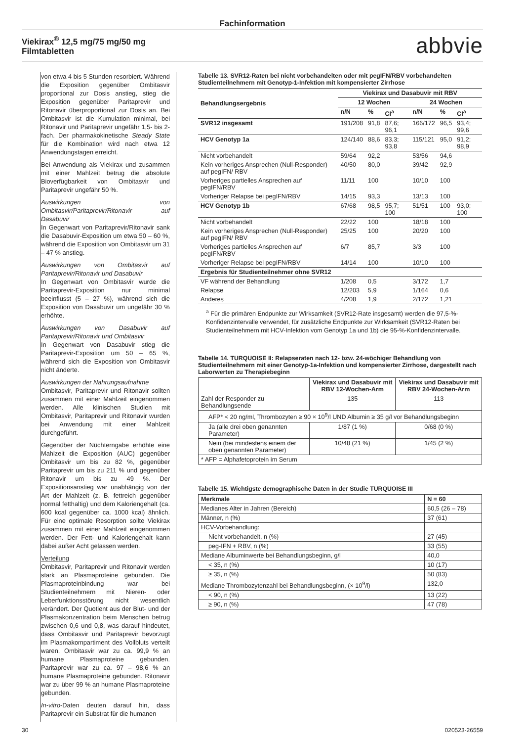Fachinformation
Viekirax<sup>®</sup> 12,5 mg/75 mg/50 mg
Filmtabletten
abbvie
von etwa 4 bis 5 Stunden resorbiert. Während die Exposition gegenüber Ombitasvir proportional zur Dosis anstieg, stieg die Exposition gegenüber Paritaprevir und Ritonavir überproportional zur Dosis an. Bei Ombitasvir ist die Kumulation minimal, bei Ritonavir und Paritaprevir ungefähr 1,5- bis 2-fach. Der pharmakokinetische Steady State für die Kombination wird nach etwa 12 Anwendungstagen erreicht.
Bei Anwendung als Viekirax und zusammen mit einer Mahlzeit betrug die absolute Bioverfügbarkeit von Ombitasvir und Paritaprevir ungefähr 50 %.
Auswirkungen von Ombitasvir/Paritaprevir/Ritonavir auf Dasabuvir
In Gegenwart von Paritaprevir/Ritonavir sank die Dasabuvir-Exposition um etwa 50 – 60 %, während die Exposition von Ombitasvir um 31 – 47 % anstieg.
Auswirkungen von Ombitasvir auf Paritaprevir/Ritonavir und Dasabuvir
In Gegenwart von Ombitasvir wurde die Paritaprevir-Exposition nur minimal beeinflusst (5 – 27 %), während sich die Exposition von Dasabuvir um ungefähr 30 % erhöhte.
Auswirkungen von Dasabuvir auf Paritaprevir/Ritonavir und Ombitasvir
In Gegenwart von Dasabuvir stieg die Paritaprevir-Exposition um 50 – 65 %, während sich die Exposition von Ombitasvir nicht änderte.
Auswirkungen der Nahrungsaufnahme
Ombitasvir, Paritaprevir und Ritonavir sollten zusammen mit einer Mahlzeit eingenommen werden. Alle klinischen Studien mit Ombitasvir, Paritaprevir und Ritonavir wurden bei Anwendung mit einer Mahlzeit durchgeführt.
Gegenüber der Nüchterngabe erhöhte eine Mahlzeit die Exposition (AUC) gegenüber Ombitasvir um bis zu 82 %, gegenüber Paritaprevir um bis zu 211 % und gegenüber Ritonavir um bis zu 49 %. Der Expositionsanstieg war unabhängig von der Art der Mahlzeit (z. B. fettreich gegenüber normal fetthaltig) und dem Kaloriengehalt (ca. 600 kcal gegenüber ca. 1000 kcal) ähnlich. Für eine optimale Resorption sollte Viekirax zusammen mit einer Mahlzeit eingenommen werden. Der Fett- und Kaloriengehalt kann dabei außer Acht gelassen werden.
Verteilung
Ombitasvir, Paritaprevir und Ritonavir werden stark an Plasmaproteine gebunden. Die Plasmaproteinbindung war bei Studienteilnehmern mit Nieren- oder Leberfunktionsstörung nicht wesentlich verändert. Der Quotient aus der Blut- und der Plasmakonzentration beim Menschen betrug zwischen 0,6 und 0,8, was darauf hindeutet, dass Ombitasvir und Paritaprevir bevorzugt im Plasmakompartiment des Vollbluts verteilt waren. Ombitasvir war zu ca. 99,9 % an humane Plasmaproteine gebunden. Paritaprevir war zu ca. 97 – 98,6 % an humane Plasmaproteine gebunden. Ritonavir war zu über 99 % an humane Plasmaproteine gebunden.
In-vitro-Daten deuten darauf hin, dass Paritaprevir ein Substrat für die humanen
Tabelle 13. SVR12-Raten bei nicht vorbehandelten oder mit pegIFN/RBV vorbehandelten Studienteilnehmern mit Genotyp-1-Infektion mit kompensierter Zirrhose
| Behandlungsergebnis | Viekirax und Dasabuvir mit RBV | | | | | |
| --- | --- | --- | --- | --- | --- | --- |
| | 12 Wochen | | | 24 Wochen | | |
| | n/N | % | CI<sup>a</sup> | n/N | % | CI<sup>a</sup> |
| SVR12 insgesamt | 191/208 | 91,8 | 87,6; 96,1 | 166/172 | 96,5 | 93,4; 99,6 |
| HCV Genotyp 1a | 124/140 | 88,6 | 83,3; 93,8 | 115/121 | 95,0 | 91,2; 98,9 |
| Nicht vorbehandelt | 59/64 | 92,2 | | 53/56 | 94,6 | |
| Kein vorheriges Ansprechen (Null-Responder) auf pegIFN/ RBV | 40/50 | 80,0 | | 39/42 | 92,9 | |
| Vorheriges partielles Ansprechen auf pegIFN/RBV | 11/11 | 100 | | 10/10 | 100 | |
| Vorheriger Relapse bei pegIFN/RBV | 14/15 | 93,3 | | 13/13 | 100 | |
| HCV Genotyp 1b | 67/68 | 98,5 | 95,7; 100 | 51/51 | 100 | 93,0; 100 |
| Nicht vorbehandelt | 22/22 | 100 | | 18/18 | 100 | |
| Kein vorheriges Ansprechen (Null-Responder) auf pegIFN/ RBV | 25/25 | 100 | | 20/20 | 100 | |
| Vorheriges partielles Ansprechen auf pegIFN/RBV | 6/7 | 85,7 | | 3/3 | 100 | |
| Vorheriger Relapse bei pegIFN/RBV | 14/14 | 100 | | 10/10 | 100 | |
| Ergebnis für Studienteilnehmer ohne SVR12 | | | | | | |
| VF während der Behandlung | 1/208 | 0,5 | | 3/172 | 1,7 | |
| Relapse | 12/203 | 5,9 | | 1/164 | 0,6 | |
| Anderes | 4/208 | 1,9 | | 2/172 | 1,21 | |
<sup>a</sup> Für die primären Endpunkte zur Wirksamkeit (SVR12-Rate insgesamt) werden die 97,5-%-Konfidenzintervalle verwendet, für zusätzliche Endpunkte zur Wirksamkeit (SVR12-Raten bei Studienteilnehmern mit HCV-Infektion vom Genotyp 1a und 1b) die 95-%-Konfidenzintervalle.
Tabelle 14. TURQUOISE II: Relapseraten nach 12- bzw. 24-wöchiger Behandlung von Studienteilnehmern mit einer Genotyp-1a-Infektion und kompensierter Zirrhose, dargestellt nach Laborwerten zu Therapiebeginn
| | Viekirax und Dasabuvir mit RBV 12-Wochen-Arm | Viekirax und Dasabuvir mit RBV 24-Wochen-Arm |
| --- | --- | --- |
| Zahl der Responder zu Behandlungsende | 135 | 113 |
| AFP* < 20 ng/ml, Thrombozyten ≥ 90 × 10<sup>9</sup>/l UND Albumin ≥ 35 g/l vor Behandlungsbeginn | | |
| Ja (alle drei oben genannten Parameter) | 1/87 (1 %) | 0/68 (0 %) |
| Nein (bei mindestens einem der oben genannten Parameter) | 10/48 (21 %) | 1/45 (2 %) |
| * AFP = Alphafetoprotein im Serum | | |
Tabelle 15. Wichtigste demographische Daten in der Studie TURQUOISE III
| Merkmale | N = 60 |
| --- | --- |
| Medianes Alter in Jahren (Bereich) | 60,5 (26 – 78) |
| Männer, n (%) | 37 (61) |
| HCV-Vorbehandlung: | |
| Nicht vorbehandelt, n (%) | 27 (45) |
| peg-IFN + RBV, n (%) | 33 (55) |
| Mediane Albuminwerte bei Behandlungsbeginn, g/l | 40,0 |
| < 35, n (%) | 10 (17) |
| ≥ 35, n (%) | 50 (83) |
| Mediane Thrombozytenzahl bei Behandlungsbeginn, (× 10<sup>9</sup>/l) | 132,0 |
| < 90, n (%) | 13 (22) |
| ≥ 90, n (%) | 47 (78) |
30 020523-26559